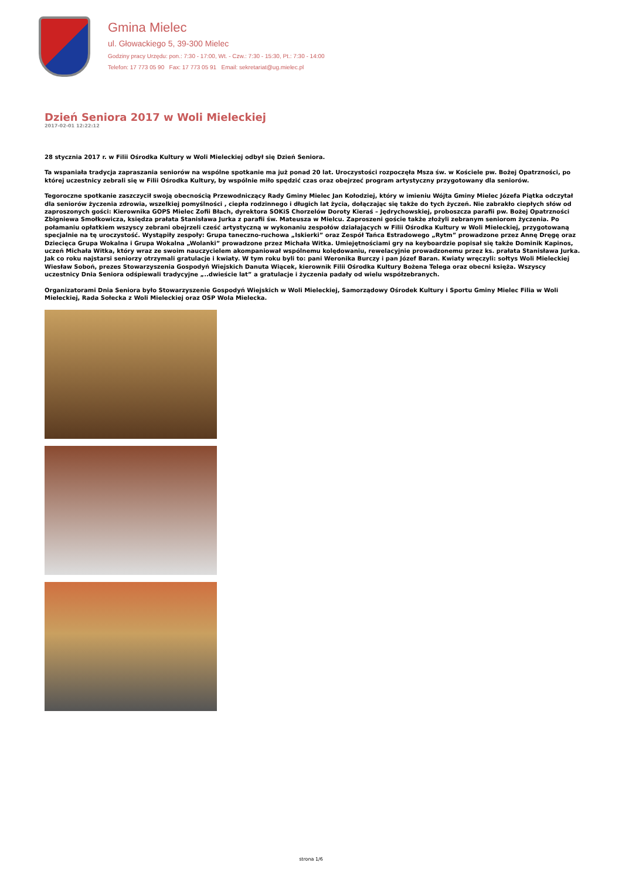Gmina Mielec
ul. Głowackiego 5, 39-300 Mielec
Godziny pracy Urzędu: pon.: 7:30 - 17:00, Wt. - Czw.: 7:30 - 15:30, Pt.: 7:30 - 14:00
Telefon: 17 773 05 90 Fax: 17 773 05 91 Email: sekretariat@ug.mielec.pl
Dzień Seniora 2017 w Woli Mieleckiej
2017-02-01 12:22:12
28 stycznia 2017 r. w Filii Ośrodka Kultury w Woli Mieleckiej odbył się Dzień Seniora.
Ta wspaniała tradycja zapraszania seniorów na wspólne spotkanie ma już ponad 20 lat. Uroczystości rozpoczęła Msza św. w Kościele pw. Bożej Opatrzności, po której uczestnicy zebrali się w Filii Ośrodka Kultury, by wspólnie miło spędzić czas oraz obejrzeć program artystyczny przygotowany dla seniorów.
Tegoroczne spotkanie zaszczycił swoją obecnością Przewodniczący Rady Gminy Mielec Jan Kołodziej, który w imieniu Wójta Gminy Mielec Józefa Piątka odczytał dla seniorów życzenia zdrowia, wszelkiej pomyślności , ciepła rodzinnego i długich lat życia, dołączając się także do tych życzeń. Nie zabrakło ciepłych słów od zaproszonych gości: Kierownika GOPS Mielec Zofii Błach, dyrektora SOKiS Chorzelów Doroty Kieraś – Jędrychowskiej, proboszcza parafii pw. Bożej Opatrzności Zbigniewa Smołkowicza, księdza prałata Stanisława Jurka z parafii św. Mateusza w Mielcu. Zaproszeni goście także złożyli zebranym seniorom życzenia. Po połamaniu opłatkiem wszyscy zebrani obejrzeli cześć artystyczną w wykonaniu zespołów działających w Filii Ośrodka Kultury w Woli Mieleckiej, przygotowaną specjalnie na tę uroczystość. Wystąpiły zespoły: Grupa taneczno-ruchowa „Iskierki” oraz Zespół Tańca Estradowego „Rytm” prowadzone przez Annę Dręgę oraz Dziecięca Grupa Wokalna i Grupa Wokalna „Wolanki” prowadzone przez Michała Witka. Umiejętnościami gry na keyboardzie popisał się także Dominik Kapinos, uczeń Michała Witka, który wraz ze swoim nauczycielem akompaniował wspólnemu kolędowaniu, rewelacyjnie prowadzonemu przez ks. prałata Stanisława Jurka. Jak co roku najstarsi seniorzy otrzymali gratulacje i kwiaty. W tym roku byli to: pani Weronika Burczy i pan Józef Baran. Kwiaty wręczyli: sołtys Woli Mieleckiej Wiesław Soboń, prezes Stowarzyszenia Gospodyń Wiejskich Danuta Wiącek, kierownik Filii Ośrodka Kultury Bożena Telega oraz obecni księża. Wszyscy uczestnicy Dnia Seniora odśpiewali tradycyjne „..dwieście lat” a gratulacje i życzenia padały od wielu współzebranych.
Organizatorami Dnia Seniora było Stowarzyszenie Gospodyń Wiejskich w Woli Mieleckiej, Samorządowy Ośrodek Kultury i Sportu Gminy Mielec Filia w Woli Mieleckiej, Rada Sołecka z Woli Mieleckiej oraz OSP Wola Mielecka.
strona 1/6